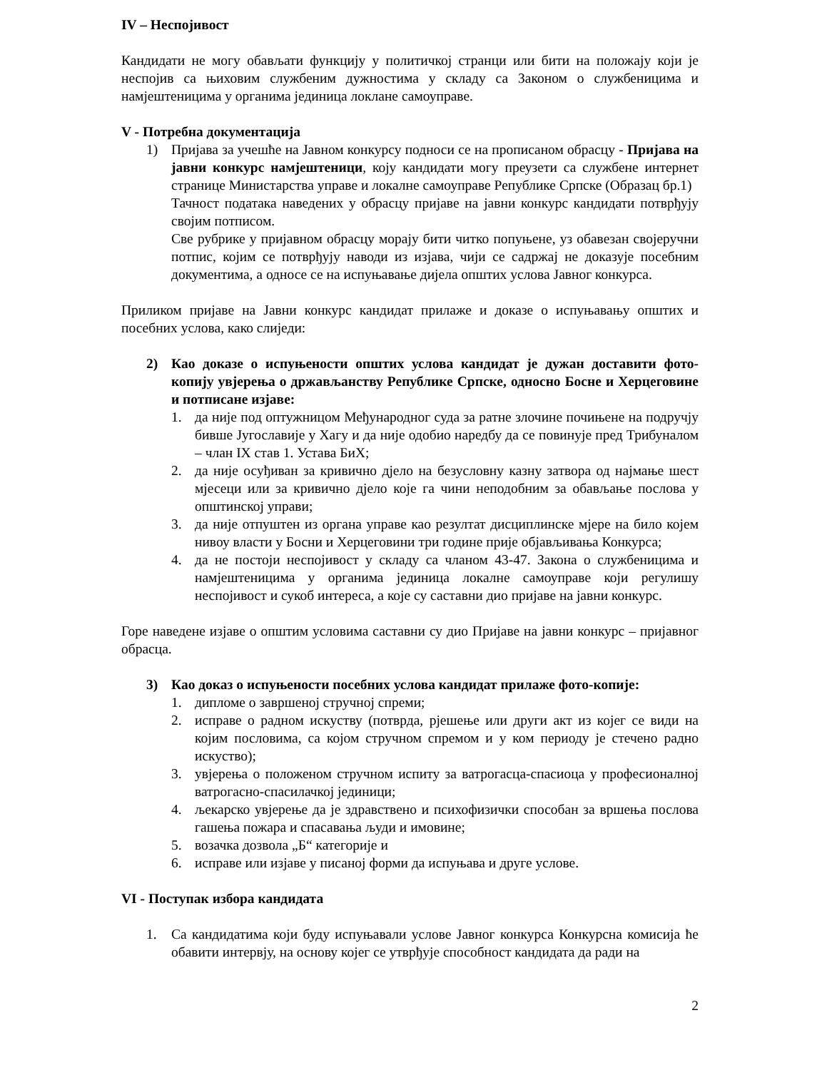IV – Неспојивост
Кандидати не могу обављати функцију у политичкој странци или бити на положају који је неспојив са њиховим службеним дужностима у складу са Законом о службеницима и намјештеницима у органима јединица локлане самоуправе.
V - Потребна документација
1) Пријава за учешће на Јавном конкурсу подноси се на прописаном обрасцу - Пријава на јавни конкурс намјештеници, коју кандидати могу преузети са службене интернет странице Министарства управе и локалне самоуправе Републике Српске (Образац бр.1)
Тачност података наведених у обрасцу пријаве на јавни конкурс кандидати потврђују својим потписом.
Све рубрике у пријавном обрасцу морају бити читко попуњене, уз обавезан својеручни потпис, којим се потврђују наводи из изјава, чији се садржај не доказује посебним документима, а односе се на испуњавање дијела општих услова Јавног конкурса.
Приликом пријаве на Јавни конкурс кандидат прилаже и доказе о испуњавању општих и посебних услова, како слиједи:
2) Као доказе о испуњености општих услова кандидат је дужан доставити фото-копију увјерења о држављанству Републике Српске, односно Босне и Херцеговине и потписане изјаве:
1. да није под оптужницом Међународног суда за ратне злочине почињене на подручју бивше Југославије у Хагу и да није одобио наредбу да се повинује пред Трибуналом – члан IX став 1. Устава БиХ;
2. да није осуђиван за кривично дјело на безусловну казну затвора од најмање шест мјесеци или за кривично дјело које га чини неподобним за обављање послова у општинској управи;
3. да није отпуштен из органа управе као резултат дисциплинске мјере на било којем нивоу власти у Босни и Херцеговини три године прије објављивања Конкурса;
4. да не постоји неспојивост у складу са чланом 43-47. Закона о службеницима и намјештеницима у органима јединица локалне самоуправе који регулишу неспојивост и сукоб интереса, а које су саставни дио пријаве на јавни конкурс.
Горе наведене изјаве о општим условима саставни су дио Пријаве на јавни конкурс – пријавног обрасца.
3) Као доказ о испуњености посебних услова кандидат прилаже фото-копије:
1. дипломе о завршеној стручној спреми;
2. исправе о радном искуству (потврда, рјешење или други акт из којег се види на којим пословима, са којом стручном спремом и у ком периоду је стечено радно искуство);
3. увјерења о положеном стручном испиту за ватрогасца-спасиоца у професионалној ватрогасно-спасилачкој јединици;
4. љекарско увјерење да је здравствено и психофизички способан за вршења послова гашења пожара и спасавања људи и имовине;
5. возачка дозвола „Б“ категорије и
6. исправе или изјаве у писаној форми да испуњава и друге услове.
VI - Поступак избора кандидата
1. Са кандидатима који буду испуњавали услове Јавног конкурса Конкурсна комисија ће обавити интервју, на основу којег се утврђује способност кандидата да ради на
2